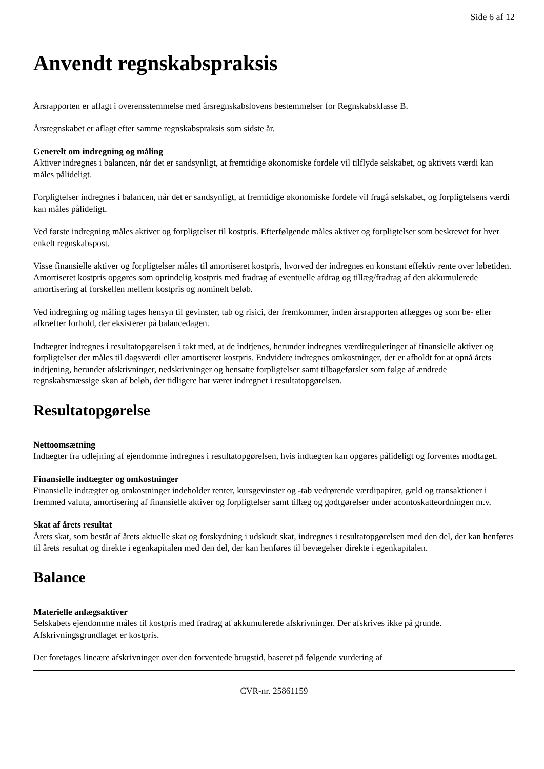Side 6 af 12
Anvendt regnskabspraksis
Årsrapporten er aflagt i overensstemmelse med årsregnskabslovens bestemmelser for Regnskabsklasse B.
Årsregnskabet er aflagt efter samme regnskabspraksis som sidste år.
Generelt om indregning og måling
Aktiver indregnes i balancen, når det er sandsynligt, at fremtidige økonomiske fordele vil tilflyde selskabet, og aktivets værdi kan måles pålideligt.
Forpligtelser indregnes i balancen, når det er sandsynligt, at fremtidige økonomiske fordele vil fragå selskabet, og forpligtelsens værdi kan måles pålideligt.
Ved første indregning måles aktiver og forpligtelser til kostpris. Efterfølgende måles aktiver og forpligtelser som beskrevet for hver enkelt regnskabspost.
Visse finansielle aktiver og forpligtelser måles til amortiseret kostpris, hvorved der indregnes en konstant effektiv rente over løbetiden. Amortiseret kostpris opgøres som oprindelig kostpris med fradrag af eventuelle afdrag og tillæg/fradrag af den akkumulerede amortisering af forskellen mellem kostpris og nominelt beløb.
Ved indregning og måling tages hensyn til gevinster, tab og risici, der fremkommer, inden årsrapporten aflægges og som be- eller afkræfter forhold, der eksisterer på balancedagen.
Indtægter indregnes i resultatopgørelsen i takt med, at de indtjenes, herunder indregnes værdireguleringer af finansielle aktiver og forpligtelser der måles til dagsværdi eller amortiseret kostpris. Endvidere indregnes omkostninger, der er afholdt for at opnå årets indtjening, herunder afskrivninger, nedskrivninger og hensatte forpligtelser samt tilbageførsler som følge af ændrede regnskabsmæssige skøn af beløb, der tidligere har været indregnet i resultatopgørelsen.
Resultatopgørelse
Nettoomsætning
Indtægter fra udlejning af ejendomme indregnes i resultatopgørelsen, hvis indtægten kan opgøres pålideligt og forventes modtaget.
Finansielle indtægter og omkostninger
Finansielle indtægter og omkostninger indeholder renter, kursgevinster og -tab vedrørende værdipapirer, gæld og transaktioner i fremmed valuta, amortisering af finansielle aktiver og forpligtelser samt tillæg og godtgørelser under acontoskatteordningen m.v.
Skat af årets resultat
Årets skat, som består af årets aktuelle skat og forskydning i udskudt skat, indregnes i resultatopgørelsen med den del, der kan henføres til årets resultat og direkte i egenkapitalen med den del, der kan henføres til bevægelser direkte i egenkapitalen.
Balance
Materielle anlægsaktiver
Selskabets ejendomme måles til kostpris med fradrag af akkumulerede afskrivninger. Der afskrives ikke på grunde. Afskrivningsgrundlaget er kostpris.
Der foretages lineære afskrivninger over den forventede brugstid, baseret på følgende vurdering af
CVR-nr. 25861159